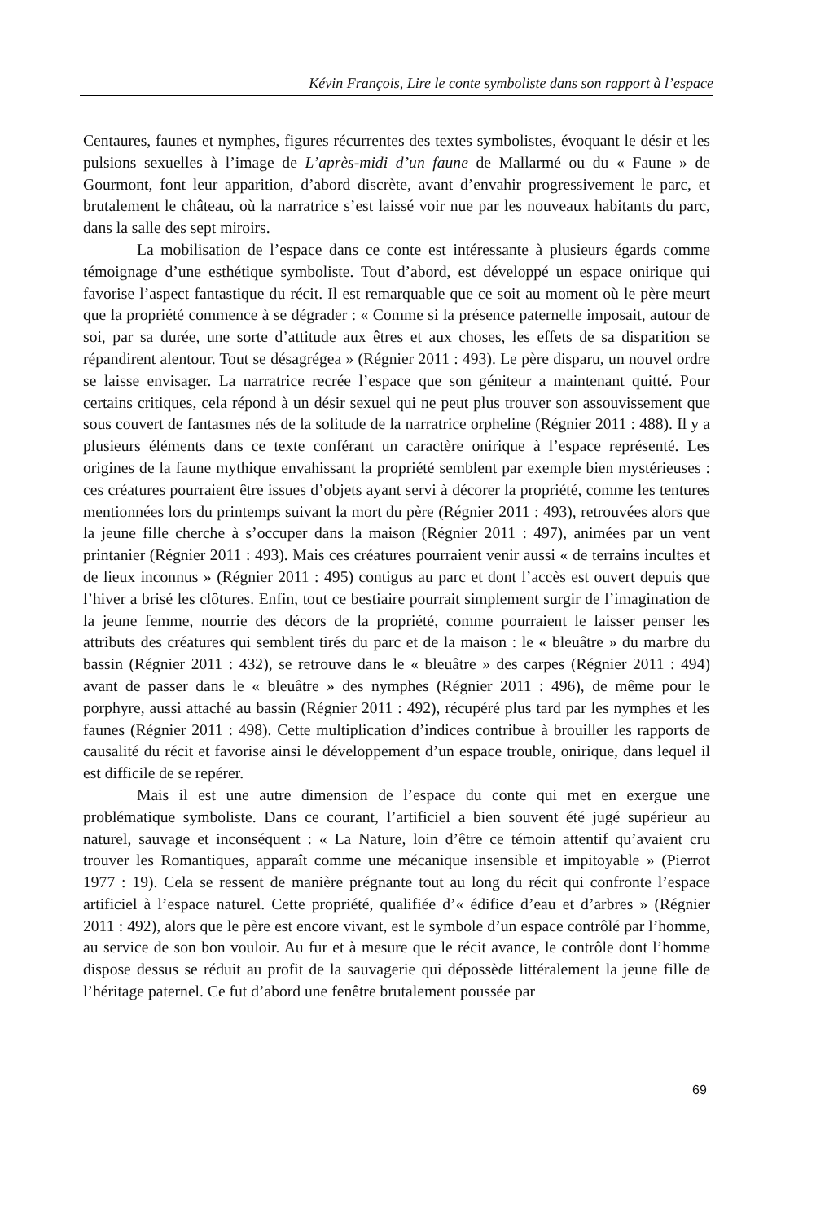Kévin François, Lire le conte symboliste dans son rapport à l’espace
Centaures, faunes et nymphes, figures récurrentes des textes symbolistes, évoquant le désir et les pulsions sexuelles à l’image de L’après-midi d’un faune de Mallarmé ou du « Faune » de Gourmont, font leur apparition, d’abord discrète, avant d’envahir progressivement le parc, et brutalement le château, où la narratrice s’est laissé voir nue par les nouveaux habitants du parc, dans la salle des sept miroirs.
La mobilisation de l’espace dans ce conte est intéressante à plusieurs égards comme témoignage d’une esthétique symboliste. Tout d’abord, est développé un espace onirique qui favorise l’aspect fantastique du récit. Il est remarquable que ce soit au moment où le père meurt que la propriété commence à se dégrader : « Comme si la présence paternelle imposait, autour de soi, par sa durée, une sorte d’attitude aux êtres et aux choses, les effets de sa disparition se répandirent alentour. Tout se désagrégea » (Régnier 2011 : 493). Le père disparu, un nouvel ordre se laisse envisager. La narratrice recrée l’espace que son géniteur a maintenant quitté. Pour certains critiques, cela répond à un désir sexuel qui ne peut plus trouver son assouvissement que sous couvert de fantasmes nés de la solitude de la narratrice orpheline (Régnier 2011 : 488). Il y a plusieurs éléments dans ce texte conférant un caractère onirique à l’espace représenté. Les origines de la faune mythique envahissant la propriété semblent par exemple bien mystérieuses : ces créatures pourraient être issues d’objets ayant servi à décorer la propriété, comme les tentures mentionnées lors du printemps suivant la mort du père (Régnier 2011 : 493), retrouvées alors que la jeune fille cherche à s’occuper dans la maison (Régnier 2011 : 497), animées par un vent printanier (Régnier 2011 : 493). Mais ces créatures pourraient venir aussi « de terrains incultes et de lieux inconnus » (Régnier 2011 : 495) contigus au parc et dont l’accès est ouvert depuis que l’hiver a brisé les clôtures. Enfin, tout ce bestiaire pourrait simplement surgir de l’imagination de la jeune femme, nourrie des décors de la propriété, comme pourraient le laisser penser les attributs des créatures qui semblent tirés du parc et de la maison : le « bleuâtre » du marbre du bassin (Régnier 2011 : 432), se retrouve dans le « bleuâtre » des carpes (Régnier 2011 : 494) avant de passer dans le « bleuâtre » des nymphes (Régnier 2011 : 496), de même pour le porphyre, aussi attaché au bassin (Régnier 2011 : 492), récupéré plus tard par les nymphes et les faunes (Régnier 2011 : 498). Cette multiplication d’indices contribue à brouiller les rapports de causalité du récit et favorise ainsi le développement d’un espace trouble, onirique, dans lequel il est difficile de se repérer.
Mais il est une autre dimension de l’espace du conte qui met en exergue une problématique symboliste. Dans ce courant, l’artificiel a bien souvent été jugé supérieur au naturel, sauvage et inconséquent : « La Nature, loin d’être ce témoin attentif qu’avaient cru trouver les Romantiques, apparaît comme une mécanique insensible et impitoyable » (Pierrot 1977 : 19). Cela se ressent de manière prégnante tout au long du récit qui confronte l’espace artificiel à l’espace naturel. Cette propriété, qualifiée d’« édifice d’eau et d’arbres » (Régnier 2011 : 492), alors que le père est encore vivant, est le symbole d’un espace contrôlé par l’homme, au service de son bon vouloir. Au fur et à mesure que le récit avance, le contrôle dont l’homme dispose dessus se réduit au profit de la sauvagerie qui dépossède littéralement la jeune fille de l’héritage paternel. Ce fut d’abord une fenêtre brutalement poussée par
69